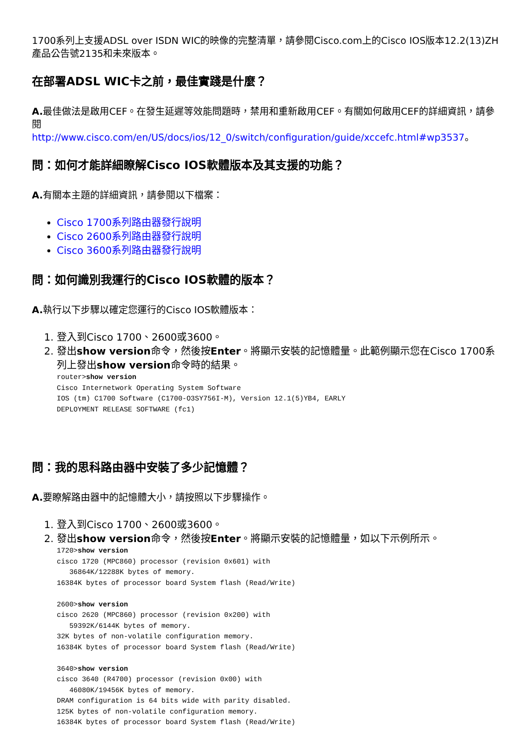1700系列上支援ADSL over ISDN WIC的映像的完整清單，請參閱Cisco.com上的Cisco IOS版本12.2(13)ZH產品公告號2135和未來版本。
在部署ADSL WIC卡之前，最佳實踐是什麼？
A. 最佳做法是啟用CEF。在發生延遲等效能問題時，禁用和重新啟用CEF。有關如何啟用CEF的詳細資訊，請參閱
http://www.cisco.com/en/US/docs/ios/12_0/switch/configuration/guide/xccefc.html#wp3537。
問：如何才能詳細瞭解Cisco IOS軟體版本及其支援的功能？
A. 有關本主題的詳細資訊，請參閱以下檔案：
Cisco 1700系列路由器發行說明
Cisco 2600系列路由器發行說明
Cisco 3600系列路由器發行說明
問：如何識別我運行的Cisco IOS軟體的版本？
A. 執行以下步驟以確定您運行的Cisco IOS軟體版本：
1. 登入到Cisco 1700、2600或3600。
2. 發出show version命令，然後按Enter。將顯示安裝的記憶體量。此範例顯示您在Cisco 1700系列上發出show version命令時的結果。
router>show version
Cisco Internetwork Operating System Software
IOS (tm) C1700 Software (C1700-O3SY756I-M), Version 12.1(5)YB4, EARLY
DEPLOYMENT RELEASE SOFTWARE (fc1)
問：我的思科路由器中安裝了多少記憶體？
A. 要瞭解路由器中的記憶體大小，請按照以下步驟操作。
1. 登入到Cisco 1700、2600或3600。
2. 發出show version命令，然後按Enter。將顯示安裝的記憶體量，如以下示例所示。
1720>show version
cisco 1720 (MPC860) processor (revision 0x601) with
   36864K/12288K bytes of memory.
16384K bytes of processor board System flash (Read/Write)

2600>show version
cisco 2620 (MPC860) processor (revision 0x200) with
   59392K/6144K bytes of memory.
32K bytes of non-volatile configuration memory.
16384K bytes of processor board System flash (Read/Write)

3640>show version
cisco 3640 (R4700) processor (revision 0x00) with
   46080K/19456K bytes of memory.
DRAM configuration is 64 bits wide with parity disabled.
125K bytes of non-volatile configuration memory.
16384K bytes of processor board System flash (Read/Write)